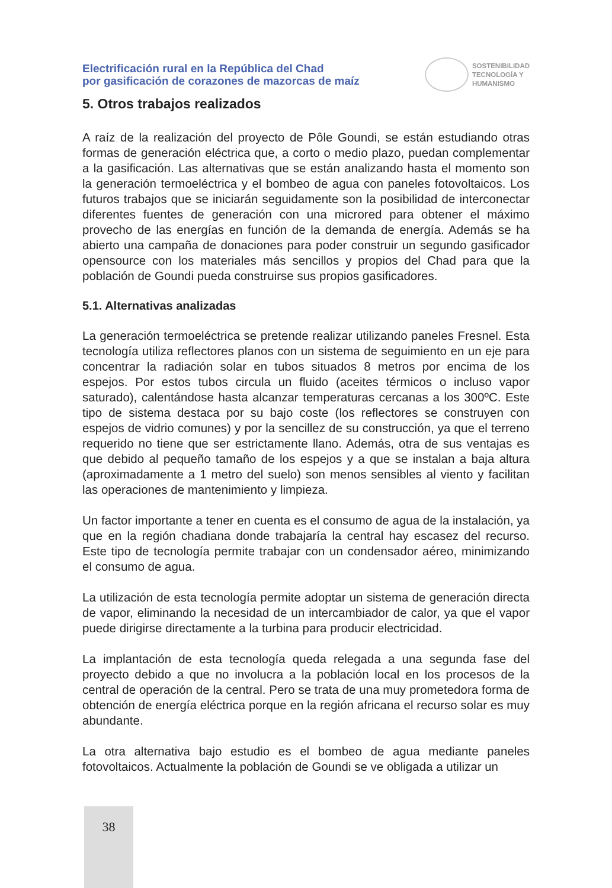Electrificación rural en la República del Chad
por gasificación de corazones de mazorcas de maíz
SOSTENIBILIDAD
TECNOLOGÍA Y
HUMANISMO
5. Otros trabajos realizados
A raíz de la realización del proyecto de Pôle Goundi, se están estudiando otras formas de generación eléctrica que, a corto o medio plazo, puedan complementar a la gasificación. Las alternativas que se están analizando hasta el momento son la generación termoeléctrica y el bombeo de agua con paneles fotovoltaicos. Los futuros trabajos que se iniciarán seguidamente son la posibilidad de interconectar diferentes fuentes de generación con una microred para obtener el máximo provecho de las energías en función de la demanda de energía. Además se ha abierto una campaña de donaciones para poder construir un segundo gasificador opensource con los materiales más sencillos y propios del Chad para que la población de Goundi pueda construirse sus propios gasificadores.
5.1. Alternativas analizadas
La generación termoeléctrica se pretende realizar utilizando paneles Fresnel. Esta tecnología utiliza reflectores planos con un sistema de seguimiento en un eje para concentrar la radiación solar en tubos situados 8 metros por encima de los espejos. Por estos tubos circula un fluido (aceites térmicos o incluso vapor saturado), calentándose hasta alcanzar temperaturas cercanas a los 300ºC. Este tipo de sistema destaca por su bajo coste (los reflectores se construyen con espejos de vidrio comunes) y por la sencillez de su construcción, ya que el terreno requerido no tiene que ser estrictamente llano. Además, otra de sus ventajas es que debido al pequeño tamaño de los espejos y a que se instalan a baja altura (aproximadamente a 1 metro del suelo) son menos sensibles al viento y facilitan las operaciones de mantenimiento y limpieza.
Un factor importante a tener en cuenta es el consumo de agua de la instalación, ya que en la región chadiana donde trabajaría la central hay escasez del recurso. Este tipo de tecnología permite trabajar con un condensador aéreo, minimizando el consumo de agua.
La utilización de esta tecnología permite adoptar un sistema de generación directa de vapor, eliminando la necesidad de un intercambiador de calor, ya que el vapor puede dirigirse directamente a la turbina para producir electricidad.
La implantación de esta tecnología queda relegada a una segunda fase del proyecto debido a que no involucra a la población local en los procesos de la central de operación de la central. Pero se trata de una muy prometedora forma de obtención de energía eléctrica porque en la región africana el recurso solar es muy abundante.
La otra alternativa bajo estudio es el bombeo de agua mediante paneles fotovoltaicos. Actualmente la población de Goundi se ve obligada a utilizar un
38